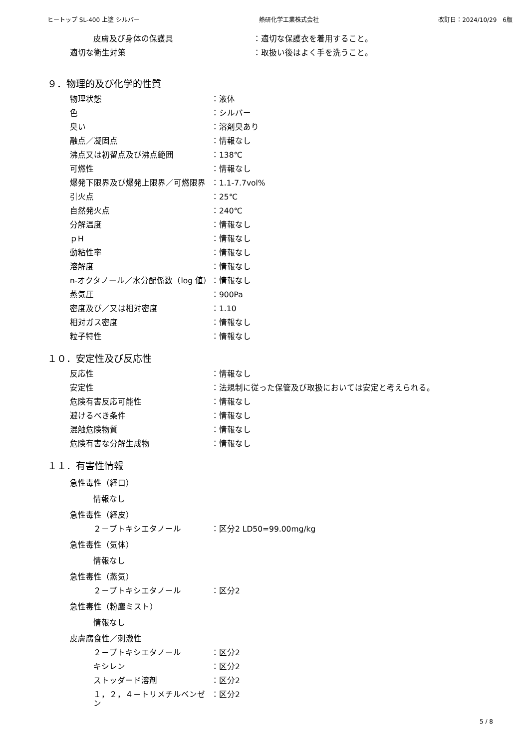ヒートップ SL-400 上塗 シルバー 熱研化学工業株式会社 改訂日：2024/10/29　6版
皮膚及び身体の保護具 ：適切な保護衣を着用すること。
適切な衛生対策 ：取扱い後はよく手を洗うこと。
９．物理的及び化学的性質
物理状態 ：液体
色 ：シルバー
臭い ：溶剤臭あり
融点／凝固点 ：情報なし
沸点又は初留点及び沸点範囲 ：138℃
可燃性 ：情報なし
爆発下限界及び爆発上限界／可燃限界 ：1.1-7.7vol%
引火点 ：25℃
自然発火点 ：240℃
分解温度 ：情報なし
ｐH ：情報なし
動粘性率 ：情報なし
溶解度 ：情報なし
n-オクタノール／水分配係数（log 値） ：情報なし
蒸気圧 ：900Pa
密度及び／又は相対密度 ：1.10
相対ガス密度 ：情報なし
粒子特性 ：情報なし
１０．安定性及び反応性
反応性 ：情報なし
安定性 ：法規制に従った保管及び取扱においては安定と考えられる。
危険有害反応可能性 ：情報なし
避けるべき条件 ：情報なし
混触危険物質 ：情報なし
危険有害な分解生成物 ：情報なし
１１．有害性情報
急性毒性（経口）
情報なし
急性毒性（経皮）
２－ブトキシエタノール ：区分2 LD50=99.00mg/kg
急性毒性（気体）
情報なし
急性毒性（蒸気）
２－ブトキシエタノール ：区分2
急性毒性（粉塵ミスト）
情報なし
皮膚腐食性／刺激性
２－ブトキシエタノール ：区分2
キシレン ：区分2
ストッダード溶剤 ：区分2
１，２，４－トリメチルベンゼン ：区分2
5 / 8